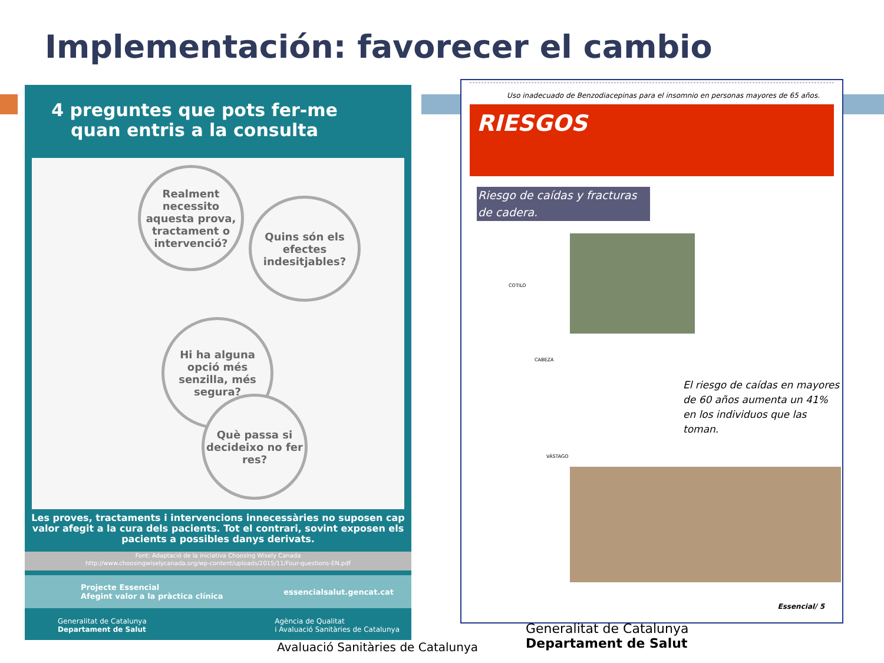Implementación: favorecer el cambio
4 preguntes que pots fer-me quan entris a la consulta
Realment necessito aquesta prova, tractament o intervenció?
Quins són els efectes indesitjables?
Hi ha alguna opció més senzilla, més segura?
Què passa si decideixo no fer res?
Les proves, tractaments i intervencions innecessàries no suposen cap valor afegit a la cura dels pacients. Tot el contrari, sovint exposen els pacients a possibles danys derivats.
Font: Adaptació de la iniciativa Choosing Wisely Canada
http://www.choosingwiselycanada.org/wp-content/uploads/2015/11/Four-questions-EN.pdf
Projecte Essencial
Afegint valor a la pràctica clínica essencialsalut.gencat.cat
Generalitat de Catalunya
Departament de Salut Agència de Qualitat
i Avaluació Sanitàries de Catalunya
Avaluació Sanitàries de Catalunya
Uso inadecuado de Benzodiacepinas para el insomnio en personas mayores de 65 años.
RIESGOS
Riesgo de caídas y fracturas de cadera.
COTILO
CABEZA
VÁSTAGO
El riesgo de caídas en mayores de 60 años aumenta un 41% en los individuos que las toman.
Essencial/ 5
Generalitat de Catalunya
Departament de Salut